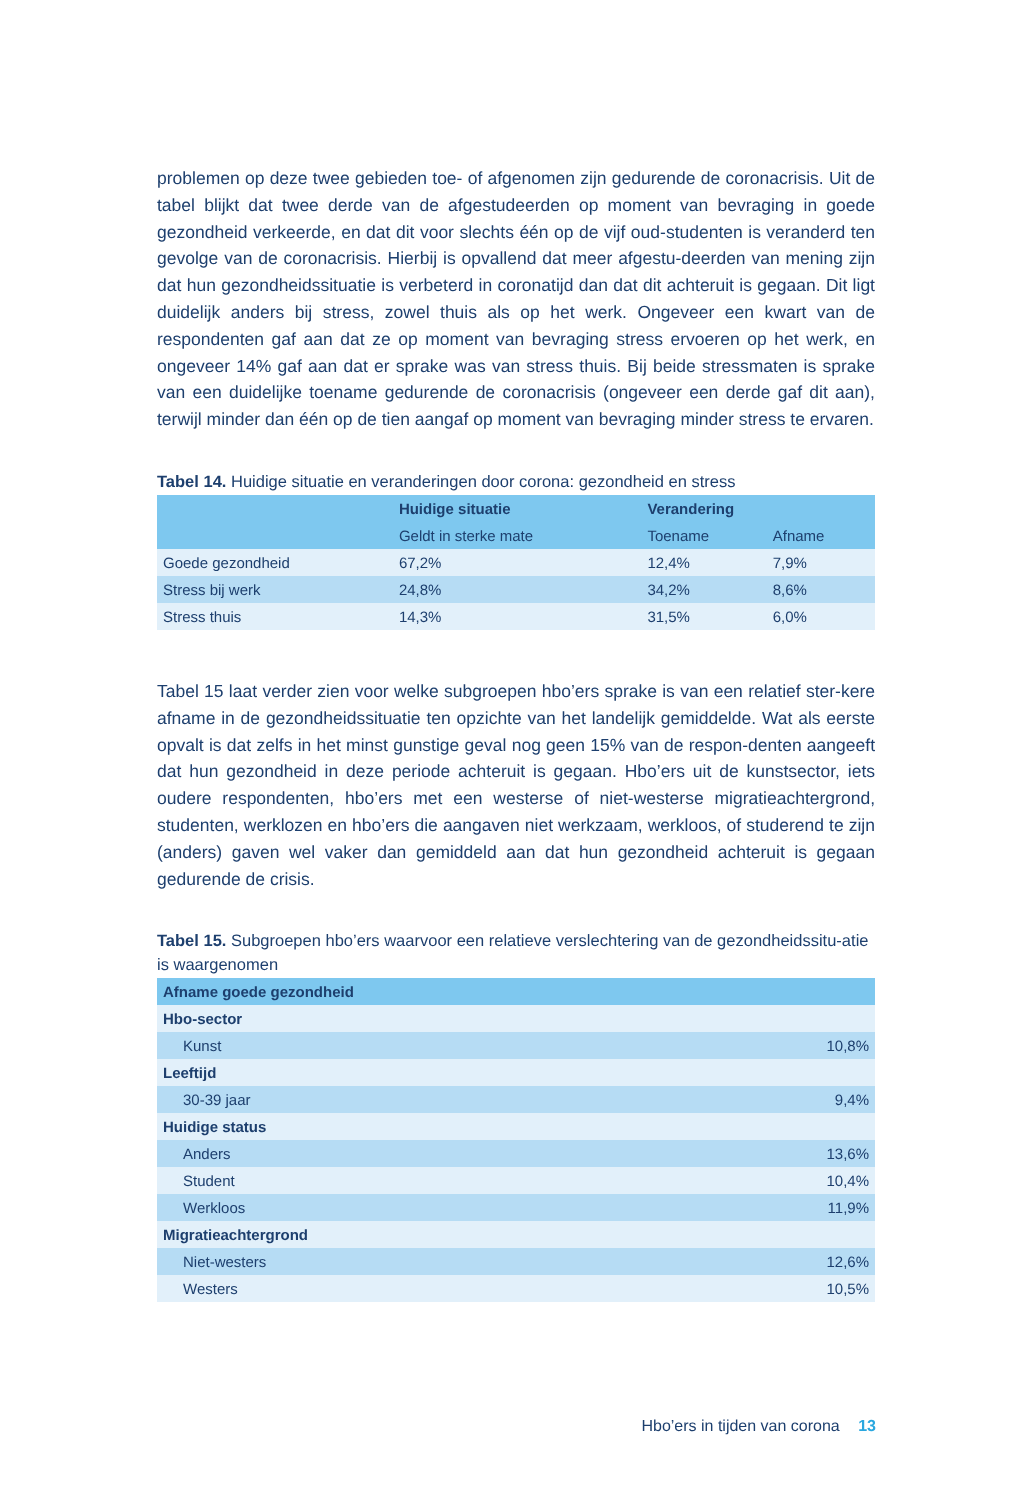problemen op deze twee gebieden toe- of afgenomen zijn gedurende de coronacrisis. Uit de tabel blijkt dat twee derde van de afgestudeerden op moment van bevraging in goede gezondheid verkeerde, en dat dit voor slechts één op de vijf oud-studenten is veranderd ten gevolge van de coronacrisis. Hierbij is opvallend dat meer afgestu-deerden van mening zijn dat hun gezondheidssituatie is verbeterd in coronatijd dan dat dit achteruit is gegaan. Dit ligt duidelijk anders bij stress, zowel thuis als op het werk. Ongeveer een kwart van de respondenten gaf aan dat ze op moment van bevraging stress ervoeren op het werk, en ongeveer 14% gaf aan dat er sprake was van stress thuis. Bij beide stressmaten is sprake van een duidelijke toename gedurende de coronacrisis (ongeveer een derde gaf dit aan), terwijl minder dan één op de tien aangaf op moment van bevraging minder stress te ervaren.
Tabel 14. Huidige situatie en veranderingen door corona: gezondheid en stress
| | Huidige situatie | Verandering | |
| --- | --- | --- | --- |
| | Geldt in sterke mate | Toename | Afname |
| Goede gezondheid | 67,2% | 12,4% | 7,9% |
| Stress bij werk | 24,8% | 34,2% | 8,6% |
| Stress thuis | 14,3% | 31,5% | 6,0% |
Tabel 15 laat verder zien voor welke subgroepen hbo’ers sprake is van een relatief ster-kere afname in de gezondheidssituatie ten opzichte van het landelijk gemiddelde. Wat als eerste opvalt is dat zelfs in het minst gunstige geval nog geen 15% van de respon-denten aangeeft dat hun gezondheid in deze periode achteruit is gegaan. Hbo’ers uit de kunstsector, iets oudere respondenten, hbo’ers met een westerse of niet-westerse migratieachtergrond, studenten, werklozen en hbo’ers die aangaven niet werkzaam, werkloos, of studerend te zijn (anders) gaven wel vaker dan gemiddeld aan dat hun gezondheid achteruit is gegaan gedurende de crisis.
Tabel 15. Subgroepen hbo’ers waarvoor een relatieve verslechtering van de gezondheidssitu-atie is waargenomen
| Afname goede gezondheid | |
| --- | --- |
| Hbo-sector | |
| Kunst | 10,8% |
| Leeftijd | |
| 30-39 jaar | 9,4% |
| Huidige status | |
| Anders | 13,6% |
| Student | 10,4% |
| Werkloos | 11,9% |
| Migratieachtergrond | |
| Niet-westers | 12,6% |
| Westers | 10,5% |
Hbo’ers in tijden van corona 13